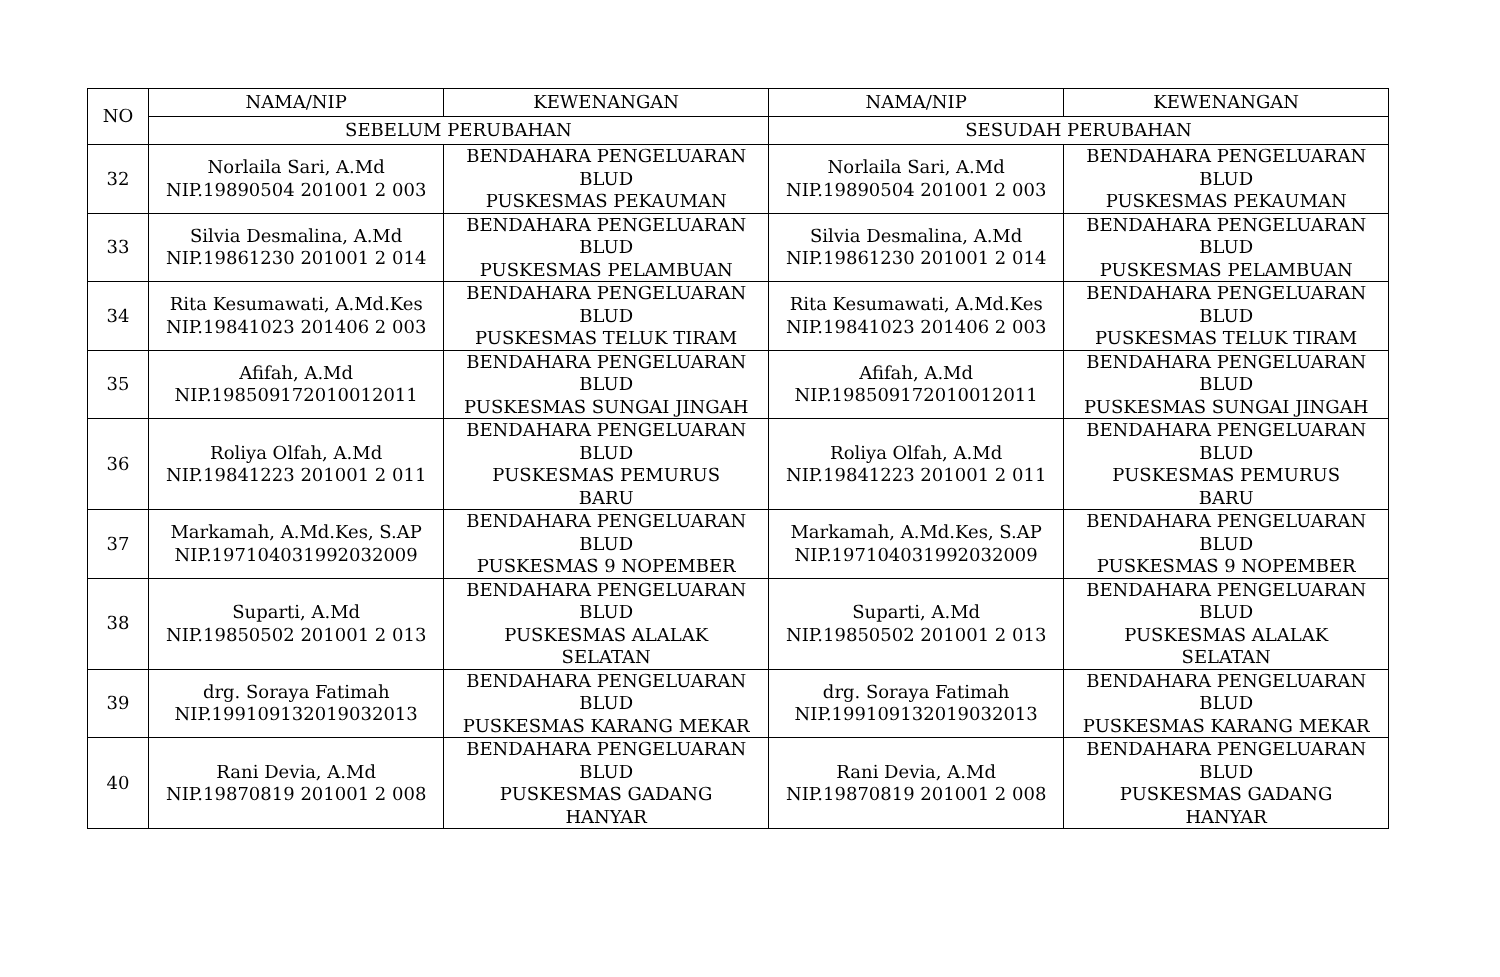| NO | NAMA/NIP | KEWENANGAN | NAMA/NIP | KEWENANGAN |
| --- | --- | --- | --- | --- |
| | SEBELUM PERUBAHAN | | SESUDAH PERUBAHAN | |
| 32 | Norlaila Sari, A.Md NIP.19890504 201001 2 003 | BENDAHARA PENGELUARAN BLUD PUSKESMAS PEKAUMAN | Norlaila Sari, A.Md NIP.19890504 201001 2 003 | BENDAHARA PENGELUARAN BLUD PUSKESMAS PEKAUMAN |
| 33 | Silvia Desmalina, A.Md NIP.19861230 201001 2 014 | BENDAHARA PENGELUARAN BLUD PUSKESMAS PELAMBUAN | Silvia Desmalina, A.Md NIP.19861230 201001 2 014 | BENDAHARA PENGELUARAN BLUD PUSKESMAS PELAMBUAN |
| 34 | Rita Kesumawati, A.Md.Kes NIP.19841023 201406 2 003 | BENDAHARA PENGELUARAN BLUD PUSKESMAS TELUK TIRAM | Rita Kesumawati, A.Md.Kes NIP.19841023 201406 2 003 | BENDAHARA PENGELUARAN BLUD PUSKESMAS TELUK TIRAM |
| 35 | Afifah, A.Md NIP.198509172010012011 | BENDAHARA PENGELUARAN BLUD PUSKESMAS SUNGAI JINGAH | Afifah, A.Md NIP.198509172010012011 | BENDAHARA PENGELUARAN BLUD PUSKESMAS SUNGAI JINGAH |
| 36 | Roliya Olfah, A.Md NIP.19841223 201001 2 011 | BENDAHARA PENGELUARAN BLUD PUSKESMAS PEMURUS BARU | Roliya Olfah, A.Md NIP.19841223 201001 2 011 | BENDAHARA PENGELUARAN BLUD PUSKESMAS PEMURUS BARU |
| 37 | Markamah, A.Md.Kes, S.AP NIP.197104031992032009 | BENDAHARA PENGELUARAN BLUD PUSKESMAS 9 NOPEMBER | Markamah, A.Md.Kes, S.AP NIP.197104031992032009 | BENDAHARA PENGELUARAN BLUD PUSKESMAS 9 NOPEMBER |
| 38 | Suparti, A.Md NIP.19850502 201001 2 013 | BENDAHARA PENGELUARAN BLUD PUSKESMAS ALALAK SELATAN | Suparti, A.Md NIP.19850502 201001 2 013 | BENDAHARA PENGELUARAN BLUD PUSKESMAS ALALAK SELATAN |
| 39 | drg. Soraya Fatimah NIP.199109132019032013 | BENDAHARA PENGELUARAN BLUD PUSKESMAS KARANG MEKAR | drg. Soraya Fatimah NIP.199109132019032013 | BENDAHARA PENGELUARAN BLUD PUSKESMAS KARANG MEKAR |
| 40 | Rani Devia, A.Md NIP.19870819 201001 2 008 | BENDAHARA PENGELUARAN BLUD PUSKESMAS GADANG HANYAR | Rani Devia, A.Md NIP.19870819 201001 2 008 | BENDAHARA PENGELUARAN BLUD PUSKESMAS GADANG HANYAR |